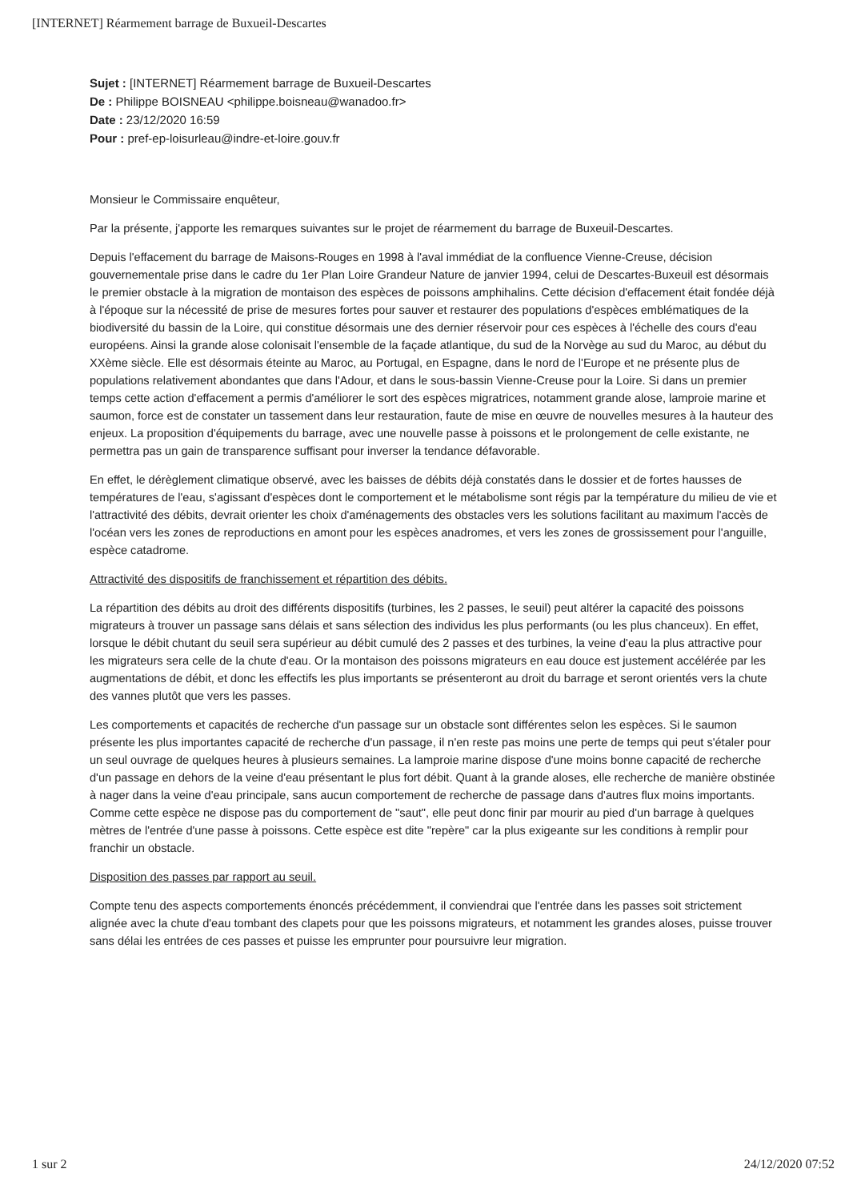[INTERNET] Réarmement barrage de Buxueil-Descartes
Sujet : [INTERNET] Réarmement barrage de Buxueil-Descartes
De : Philippe BOISNEAU <philippe.boisneau@wanadoo.fr>
Date : 23/12/2020 16:59
Pour : pref-ep-loisurleau@indre-et-loire.gouv.fr
Monsieur le Commissaire enquêteur,
Par la présente, j'apporte les remarques suivantes sur le projet de réarmement du barrage de Buxeuil-Descartes.
Depuis l'effacement du barrage de Maisons-Rouges en 1998 à l'aval immédiat de la confluence Vienne-Creuse, décision gouvernementale prise dans le cadre du 1er Plan Loire Grandeur Nature de janvier 1994, celui de Descartes-Buxeuil est désormais le premier obstacle à la migration de montaison des espèces de poissons amphihalins. Cette décision d'effacement était fondée déjà à l'époque sur la nécessité de prise de mesures fortes pour sauver et restaurer des populations d'espèces emblématiques de la biodiversité du bassin de la Loire, qui constitue désormais une des dernier réservoir pour ces espèces à l'échelle des cours d'eau européens. Ainsi la grande alose colonisait l'ensemble de la façade atlantique, du sud de la Norvège au sud du Maroc, au début du XXème siècle. Elle est désormais éteinte au Maroc, au Portugal, en Espagne, dans le nord de l'Europe et ne présente plus de populations relativement abondantes que dans l'Adour, et dans le sous-bassin Vienne-Creuse pour la Loire. Si dans un premier temps cette action d'effacement a permis d'améliorer le sort des espèces migratrices, notamment grande alose, lamproie marine et saumon, force est de constater un tassement dans leur restauration, faute de mise en œuvre de nouvelles mesures à la hauteur des enjeux. La proposition d'équipements du barrage, avec une nouvelle passe à poissons et le prolongement de celle existante, ne permettra pas un gain de transparence suffisant pour inverser la tendance défavorable.
En effet, le dérèglement climatique observé, avec les baisses de débits déjà constatés dans le dossier et de fortes hausses de températures de l'eau, s'agissant d'espèces dont le comportement et le métabolisme sont régis par la température du milieu de vie et l'attractivité des débits, devrait orienter les choix d'aménagements des obstacles vers les solutions facilitant au maximum l'accès de l'océan vers les zones de reproductions en amont pour les espèces anadromes, et vers les zones de grossissement pour l'anguille, espèce catadrome.
Attractivité des dispositifs de franchissement et répartition des débits.
La répartition des débits au droit des différents dispositifs (turbines, les 2 passes, le seuil) peut altérer la capacité des poissons migrateurs à trouver un passage sans délais et sans sélection des individus les plus performants (ou les plus chanceux). En effet, lorsque le débit chutant du seuil sera supérieur au débit cumulé des 2 passes et des turbines, la veine d'eau la plus attractive pour les migrateurs sera celle de la chute d'eau. Or la montaison des poissons migrateurs en eau douce est justement accélérée par les augmentations de débit, et donc les effectifs les plus importants se présenteront au droit du barrage et seront orientés vers la chute des vannes plutôt que vers les passes.
Les comportements et capacités de recherche d'un passage sur un obstacle sont différentes selon les espèces. Si le saumon présente les plus importantes capacité de recherche d'un passage, il n'en reste pas moins une perte de temps qui peut s'étaler pour un seul ouvrage de quelques heures à plusieurs semaines. La lamproie marine dispose d'une moins bonne capacité de recherche d'un passage en dehors de la veine d'eau présentant le plus fort débit. Quant à la grande aloses, elle recherche de manière obstinée à nager dans la veine d'eau principale, sans aucun comportement de recherche de passage dans d'autres flux moins importants. Comme cette espèce ne dispose pas du comportement de "saut", elle peut donc finir par mourir au pied d'un barrage à quelques mètres de l'entrée d'une passe à poissons. Cette espèce est dite "repère" car la plus exigeante sur les conditions à remplir pour franchir un obstacle.
Disposition des passes par rapport au seuil.
Compte tenu des aspects comportements énoncés précédemment, il conviendrai que l'entrée dans les passes soit strictement alignée avec la chute d'eau tombant des clapets pour que les poissons migrateurs, et notamment les grandes aloses, puisse trouver sans délai les entrées de ces passes et puisse les emprunter pour poursuivre leur migration.
1 sur 2 24/12/2020 07:52